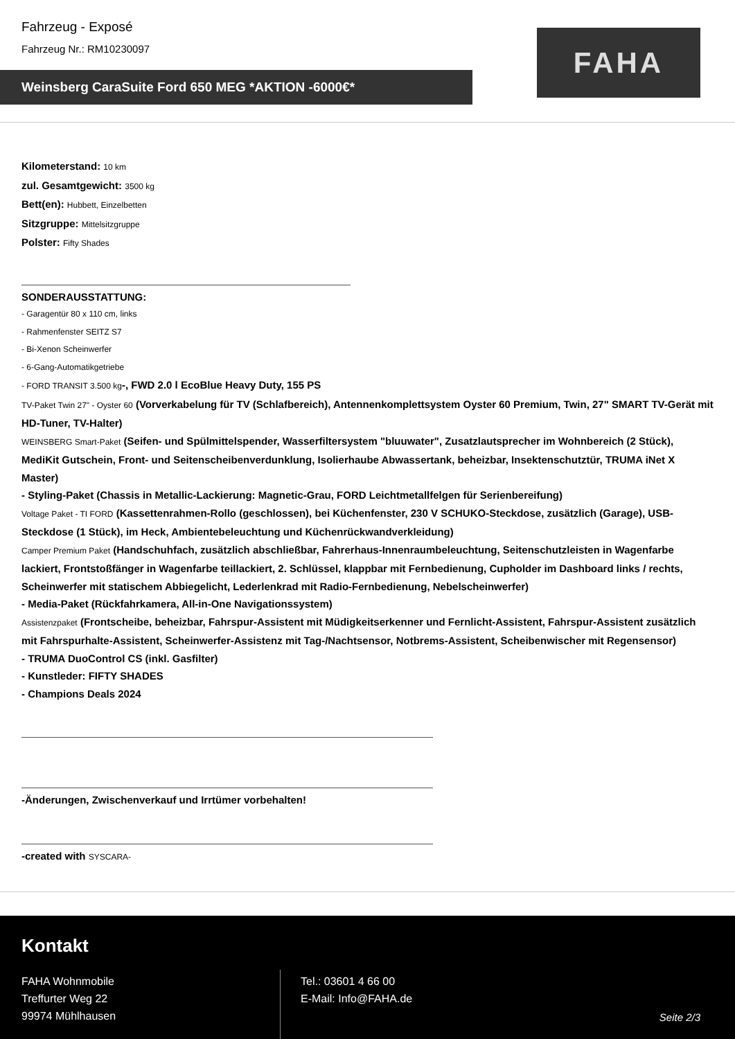Fahrzeug - Exposé
Fahrzeug Nr.: RM10230097
Weinsberg CaraSuite Ford 650 MEG *AKTION -6000€*
FAHA
Kilometerstand: 10 km
zul. Gesamtgewicht: 3500 kg
Bett(en): Hubbett, Einzelbetten
Sitzgruppe: Mittelsitzgruppe
Polster: Fifty Shades
SONDERAUSSTATTUNG:
- Garagentür 80 x 110 cm, links
- Rahmenfenster SEITZ S7
- Bi-Xenon Scheinwerfer
- 6-Gang-Automatikgetriebe
- FORD TRANSIT 3.500 kg-, FWD 2.0 l EcoBlue Heavy Duty, 155 PS
TV-Paket Twin 27" - Oyster 60 (Vorverkabelung für TV (Schlafbereich), Antennenkomplettsystem Oyster 60 Premium, Twin, 27" SMART TV-Gerät mit HD-Tuner, TV-Halter)
WEINSBERG Smart-Paket (Seifen- und Spülmittelspender, Wasserfiltersystem "bluuwater", Zusatzlautsprecher im Wohnbereich (2 Stück), MediKit Gutschein, Front- und Seitenscheibenverdunklung, Isolierhaube Abwassertank, beheizbar, Insektenschutztür, TRUMA iNet X Master)
- Styling-Paket (Chassis in Metallic-Lackierung: Magnetic-Grau, FORD Leichtmetallfelgen für Serienbereifung)
Voltage Paket - TI FORD (Kassettenrahmen-Rollo (geschlossen), bei Küchenfenster, 230 V SCHUKO-Steckdose, zusätzlich (Garage), USB-Steckdose (1 Stück), im Heck, Ambientebeleuchtung und Küchenrückwandverkleidung)
Camper Premium Paket (Handschuhfach, zusätzlich abschließbar, Fahrerhaus-Innenraumbeleuchtung, Seitenschutzleisten in Wagenfarbe lackiert, Frontstoßfänger in Wagenfarbe teillackiert, 2. Schlüssel, klappbar mit Fernbedienung, Cupholder im Dashboard links / rechts, Scheinwerfer mit statischem Abbiegelicht, Lederlenkrad mit Radio-Fernbedienung, Nebelscheinwerfer)
- Media-Paket (Rückfahrkamera, All-in-One Navigationssystem)
Assistenzpaket (Frontscheibe, beheizbar, Fahrspur-Assistent mit Müdigkeitserkenner und Fernlicht-Assistent, Fahrspur-Assistent zusätzlich mit Fahrspurhalte-Assistent, Scheinwerfer-Assistenz mit Tag-/Nachtsensor, Notbrems-Assistent, Scheibenwischer mit Regensensor)
- TRUMA DuoControl CS (inkl. Gasfilter)
- Kunstleder: FIFTY SHADES
- Champions Deals 2024
-Änderungen, Zwischenverkauf und Irrtümer vorbehalten!
-created with SYSCARA-
Kontakt
FAHA Wohnmobile
Treffurter Weg 22
99974 Mühlhausen
Tel.: 03601 4 66 00
E-Mail: Info@FAHA.de
Seite 2/3